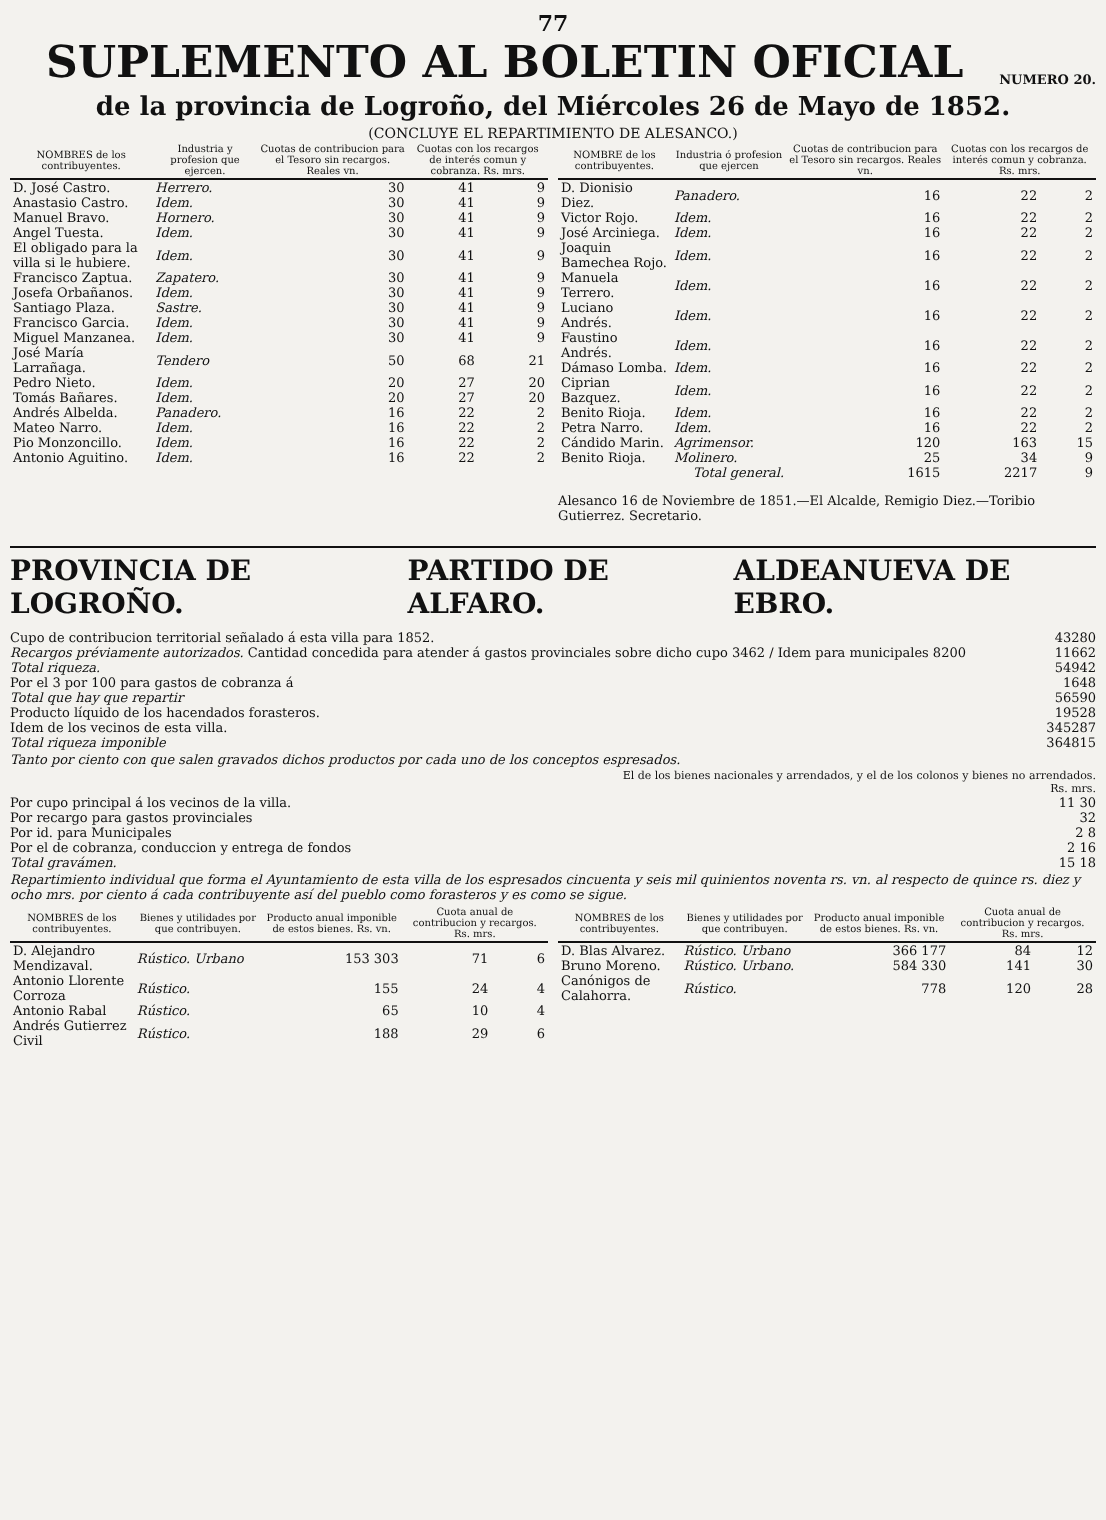77
SUPLEMENTO AL BOLETIN OFICIAL
NUMERO 20.
de la provincia de Logroño, del Miércoles 26 de Mayo de 1852.
(CONCLUYE EL REPARTIMIENTO DE ALESANCO.)
| NOMBRES de los contribuyentes. | Industria y profesion que ejercen. | Cuotas de contribucion para el Tesoro sin recargos. Reales vn. | Cuotas con los recargos de interés comun y cobranza. Rs. mrs. | |
| --- | --- | --- | --- | --- |
| D. José Castro. | Herrero. | 30 | 41 | 9 |
| Anastasio Castro. | Idem. | 30 | 41 | 9 |
| Manuel Bravo. | Hornero. | 30 | 41 | 9 |
| Angel Tuesta. | Idem. | 30 | 41 | 9 |
| El obligado para la villa si le hubiere. | Idem. | 30 | 41 | 9 |
| Francisco Zaptua. | Zapatero. | 30 | 41 | 9 |
| Josefa Orbañanos. | Idem. | 30 | 41 | 9 |
| Santiago Plaza. | Sastre. | 30 | 41 | 9 |
| Francisco Garcia. | Idem. | 30 | 41 | 9 |
| Miguel Manzanea. | Idem. | 30 | 41 | 9 |
| José María Larrañaga. | Tendero | 50 | 68 | 21 |
| Pedro Nieto. | Idem. | 20 | 27 | 20 |
| Tomás Bañares. | Idem. | 20 | 27 | 20 |
| Andrés Albelda. | Panadero. | 16 | 22 | 2 |
| Mateo Narro. | Idem. | 16 | 22 | 2 |
| Pio Monzoncillo. | Idem. | 16 | 22 | 2 |
| Antonio Aguitino. | Idem. | 16 | 22 | 2 |
| NOMBRE de los contribuyentes. | Industria ó profesion que ejercen | Cuotas de contribucion para el Tesoro sin recargos. Reales vn. | Cuotas con los recargos de interés comun y cobranza. Rs. mrs. | |
| --- | --- | --- | --- | --- |
| D. Dionisio Diez. | Panadero. | 16 | 22 | 2 |
| Victor Rojo. | Idem. | 16 | 22 | 2 |
| José Arciniega. | Idem. | 16 | 22 | 2 |
| Joaquin Bamechea Rojo. | Idem. | 16 | 22 | 2 |
| Manuela Terrero. | Idem. | 16 | 22 | 2 |
| Luciano Andrés. | Idem. | 16 | 22 | 2 |
| Faustino Andrés. | Idem. | 16 | 22 | 2 |
| Dámaso Lomba. | Idem. | 16 | 22 | 2 |
| Ciprian Bazquez. | Idem. | 16 | 22 | 2 |
| Benito Rioja. | Idem. | 16 | 22 | 2 |
| Petra Narro. | Idem. | 16 | 22 | 2 |
| Cándido Marin. | Agrimensor. | 120 | 163 | 15 |
| Benito Rioja. | Molinero. | 25 | 34 | 9 |
| Total general. | | 1615 | 2217 | 9 |
Alesanco 16 de Noviembre de 1851.—El Alcalde, Remigio Diez.—Toribio Gutierrez. Secretario.
PROVINCIA DE LOGROÑO. PARTIDO DE ALFARO. ALDEANUEVA DE EBRO.
Cupo de contribucion territorial señalado á esta villa para 1852. 43280
Recargos préviamente autorizados. Cantidad concedida para atender á gastos provinciales sobre dicho cupo 3462 / Idem para municipales 8200 11662
Total riqueza. 54942
Por el 3 por 100 para gastos de cobranza á 1648
Total que hay que repartir 56590
Producto líquido de los hacendados forasteros. 19528
Idem de los vecinos de esta villa. 345287
Total riqueza imponible 364815
Tanto por ciento con que salen gravados dichos productos por cada uno de los conceptos espresados.
El de los bienes nacionales y arrendados, y el de los colonos y bienes no arrendados.
Rs. mrs.
Por cupo principal á los vecinos de la villa. 11 30
Por recargo para gastos provinciales 32
Por id. para Municipales 2 8
Por el de cobranza, conduccion y entrega de fondos 2 16
Total gravámen. 15 18
Repartimiento individual que forma el Ayuntamiento de esta villa de los espresados cincuenta y seis mil quinientos noventa rs. vn. al respecto de quince rs. diez y ocho mrs. por ciento á cada contribuyente así del pueblo como forasteros y es como se sigue.
| NOMBRES de los contribuyentes. | Bienes y utilidades por que contribuyen. | Producto anual imponible de estos bienes. Rs. vn. | Cuota anual de contribucion y recargos. Rs. mrs. | |
| --- | --- | --- | --- | --- |
| D. Alejandro Mendizaval. | Rústico. Urbano | 153 303 | 71 | 6 |
| Antonio Llorente Corroza | Rústico. | 155 | 24 | 4 |
| Antonio Rabal | Rústico. | 65 | 10 | 4 |
| Andrés Gutierrez Civil | Rústico. | 188 | 29 | 6 |
| NOMBRES de los contribuyentes. | Bienes y utilidades por que contribuyen. | Producto anual imponible de estos bienes. Rs. vn. | Cuota anual de contribucion y recargos. Rs. mrs. | |
| --- | --- | --- | --- | --- |
| D. Blas Alvarez. | Rústico. Urbano | 366 177 | 84 | 12 |
| Bruno Moreno. | Rústico. Urbano. | 584 330 | 141 | 30 |
| Canónigos de Calahorra. | Rústico. | 778 | 120 | 28 |